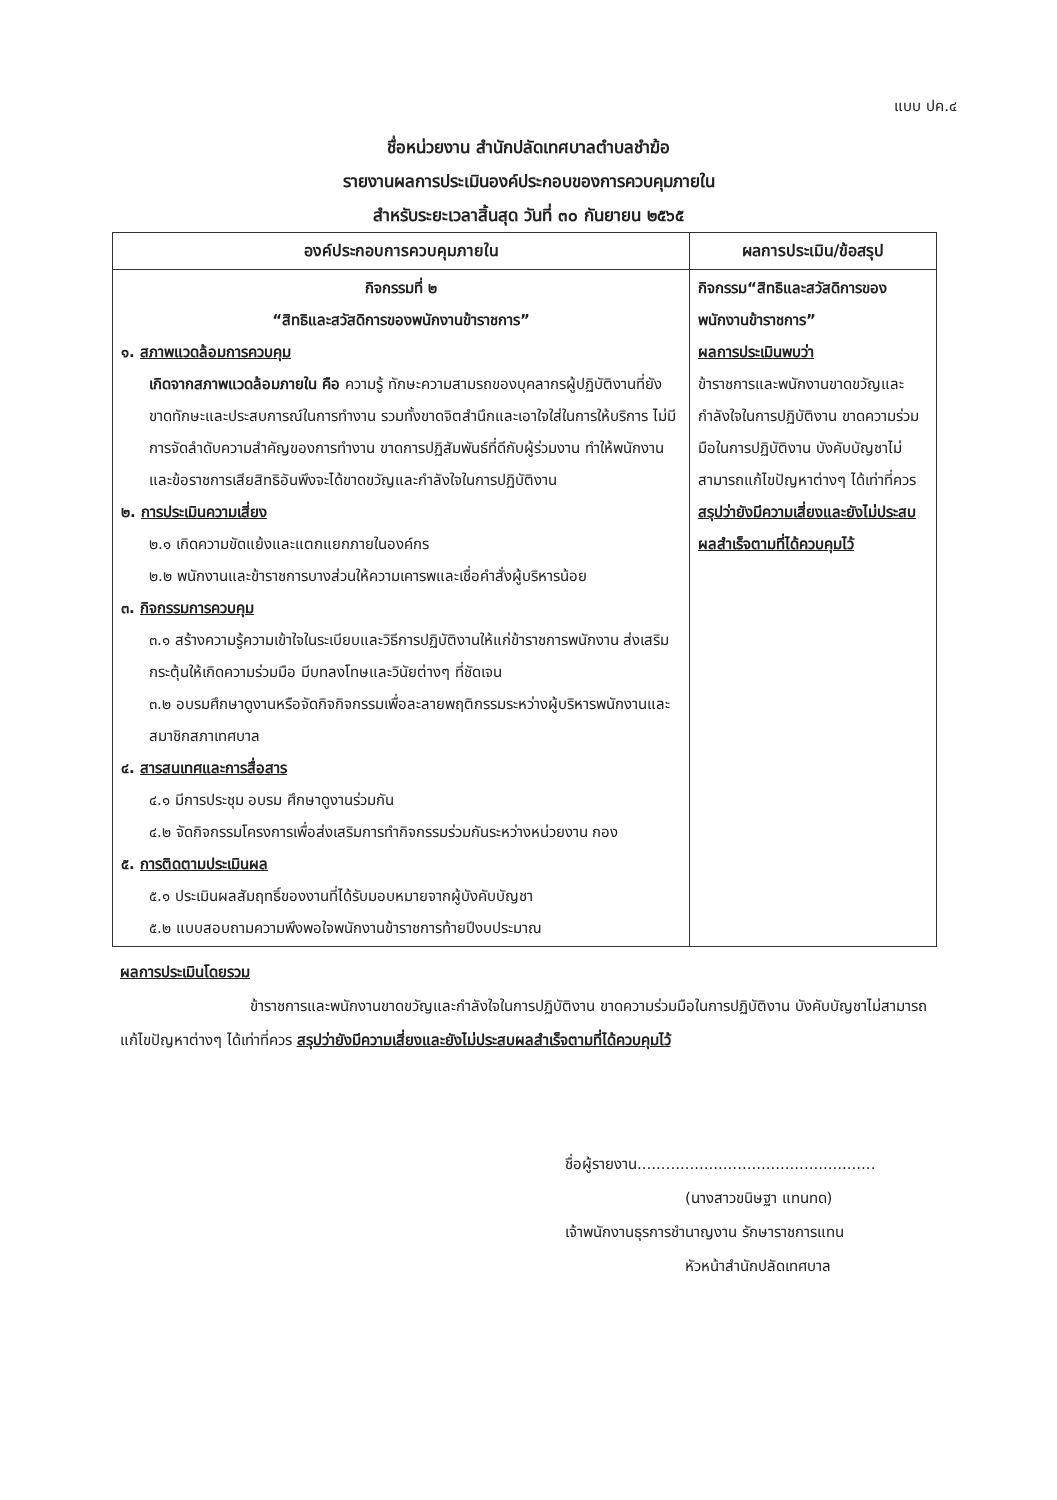แบบ ปค.๔
ชื่อหน่วยงาน สำนักปลัดเทศบาลตำบลชำฆ้อ
รายงานผลการประเมินองค์ประกอบของการควบคุมภายใน
สำหรับระยะเวลาสิ้นสุด วันที่ ๓๐ กันยายน ๒๕๖๕
| องค์ประกอบการควบคุมภายใน | ผลการประเมิน/ข้อสรุป |
| --- | --- |
| กิจกรรมที่ ๒ “สิทธิและสวัสดิการของพนักงานข้าราชการ” ๑. สภาพแวดล้อมการควบคุม เกิดจากสภาพแวดล้อมภายใน คือ ความรู้ ทักษะความสามรถของบุคลากรผู้ปฏิบัติงานที่ยังขาดทักษะและประสบการณ์ในการทำงาน รวมทั้งขาดจิตสำนึกและเอาใจใส่ในการให้บริการ ไม่มีการจัดลำดับความสำคัญของการทำงาน ขาดการปฏิสัมพันธ์ที่ดีกับผู้ร่วมงาน ทำให้พนักงานและข้อราชการเสียสิทธิอันพึงจะได้ขาดขวัญและกำลังใจในการปฏิบัติงาน ๒. การประเมินความเสี่ยง ๒.๑ เกิดความขัดแย้งและแตกแยกภายในองค์กร ๒.๒ พนักงานและข้าราชการบางส่วนให้ความเคารพและเชื่อคำสั่งผู้บริหารน้อย ๓. กิจกรรมการควบคุม ๓.๑ สร้างความรู้ความเข้าใจในระเบียบและวิธีการปฏิบัติงานให้แก่ข้าราชการพนักงาน ส่งเสริมกระตุ้นให้เกิดความร่วมมือ มีบทลงโทษและวินัยต่างๆ ที่ชัดเจน ๓.๒ อบรมศึกษาดูงานหรือจัดกิจกิจกรรมเพื่อละลายพฤติกรรมระหว่างผู้บริหารพนักงานและสมาชิกสภาเทศบาล ๔. สารสนเทศและการสื่อสาร ๔.๑ มีการประชุม อบรม ศึกษาดูงานร่วมกัน ๔.๒ จัดกิจกรรมโครงการเพื่อส่งเสริมการทำกิจกรรมร่วมกันระหว่างหน่วยงาน กอง ๕. การติดตามประเมินผล ๕.๑ ประเมินผลสัมฤทธิ์ของงานที่ได้รับมอบหมายจากผู้บังคับบัญชา ๕.๒ แบบสอบถามความพึงพอใจพนักงานข้าราชการท้ายปีงบประมาณ | กิจกรรม“สิทธิและสวัสดิการของพนักงานข้าราชการ” ผลการประเมินพบว่า ข้าราชการและพนักงานขาดขวัญและกำลังใจในการปฏิบัติงาน ขาดความร่วมมือในการปฏิบัติงาน บังคับบัญชาไม่สามารถแก้ไขปัญหาต่างๆ ได้เท่าที่ควร สรุปว่ายังมีความเสี่ยงและยังไม่ประสบผลสำเร็จตามที่ได้ควบคุมไว้ |
ผลการประเมินโดยรวม
ข้าราชการและพนักงานขาดขวัญและกำลังใจในการปฏิบัติงาน ขาดความร่วมมือในการปฏิบัติงาน บังคับบัญชาไม่สามารถแก้ไขปัญหาต่างๆ ได้เท่าที่ควร สรุปว่ายังมีความเสี่ยงและยังไม่ประสบผลสำเร็จตามที่ได้ควบคุมไว้
ชื่อผู้รายงาน..................................................
(นางสาวขนิษฐา แทนทด)
เจ้าพนักงานธุรการชำนาญงาน รักษาราชการแทน
หัวหน้าสำนักปลัดเทศบาล